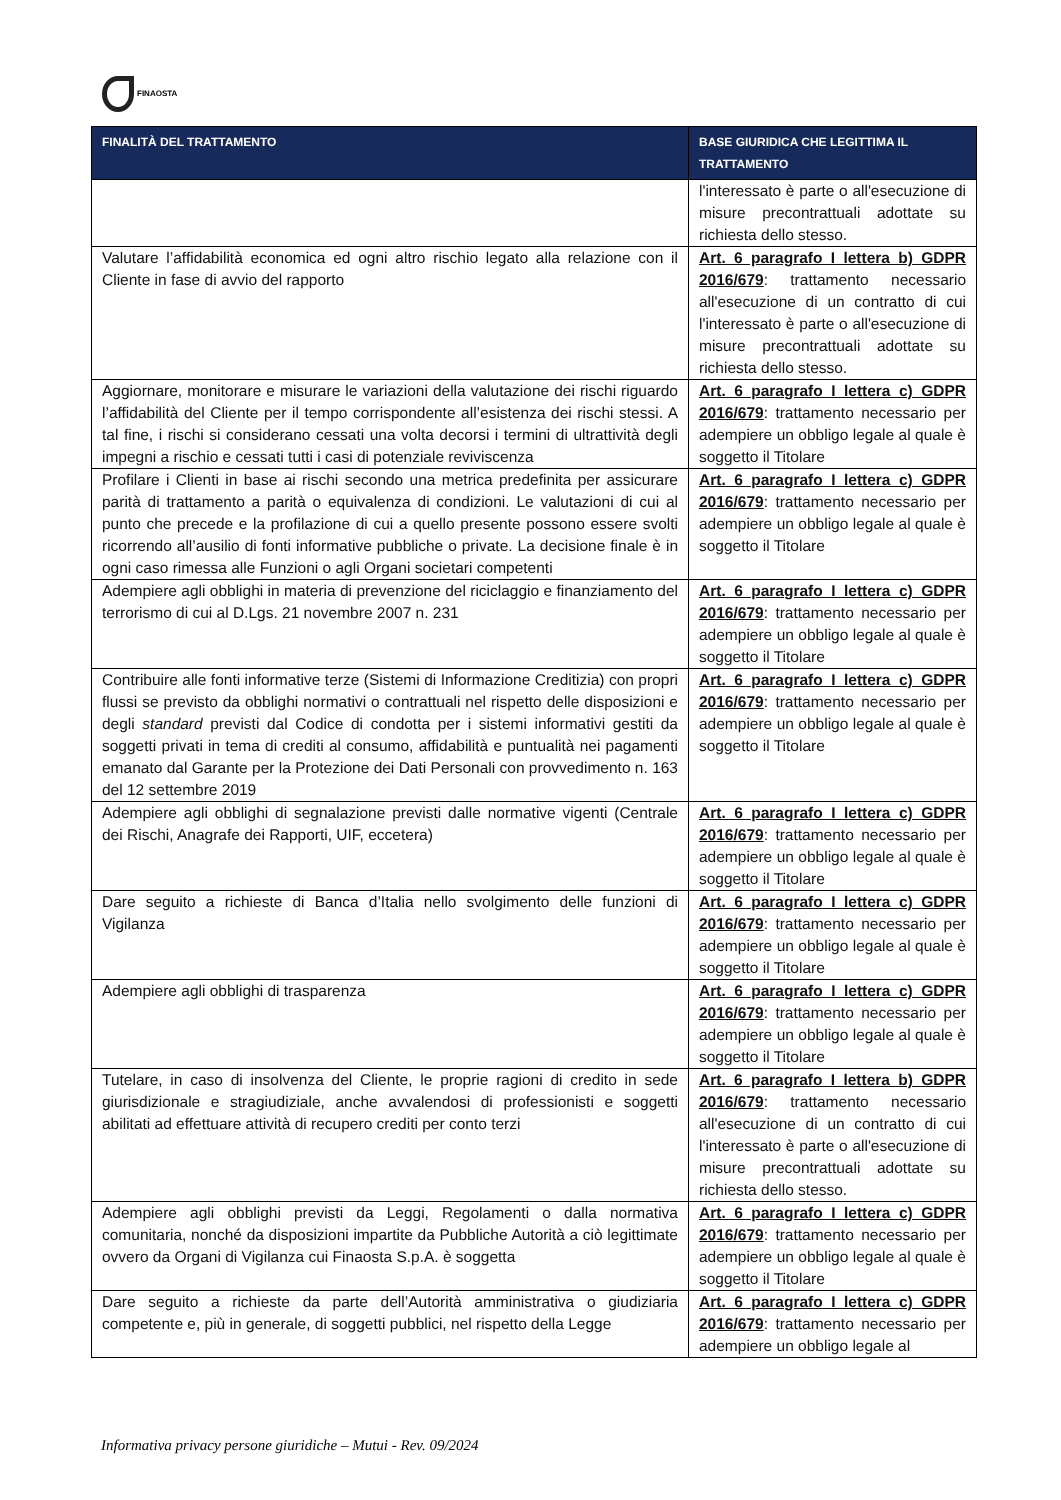FINAOSTA
| FINALITÀ DEL TRATTAMENTO | BASE GIURIDICA CHE LEGITTIMA IL TRATTAMENTO |
| --- | --- |
| | l'interessato è parte o all'esecuzione di misure precontrattuali adottate su richiesta dello stesso. |
| Valutare l’affidabilità economica ed ogni altro rischio legato alla relazione con il Cliente in fase di avvio del rapporto | Art. 6 paragrafo I lettera b) GDPR 2016/679 : trattamento necessario all'esecuzione di un contratto di cui l'interessato è parte o all'esecuzione di misure precontrattuali adottate su richiesta dello stesso. |
| Aggiornare, monitorare e misurare le variazioni della valutazione dei rischi riguardo l’affidabilità del Cliente per il tempo corrispondente all’esistenza dei rischi stessi. A tal fine, i rischi si considerano cessati una volta decorsi i termini di ultrattività degli impegni a rischio e cessati tutti i casi di potenziale reviviscenza | Art. 6 paragrafo I lettera c) GDPR 2016/679 : trattamento necessario per adempiere un obbligo legale al quale è soggetto il Titolare |
| Profilare i Clienti in base ai rischi secondo una metrica predefinita per assicurare parità di trattamento a parità o equivalenza di condizioni. Le valutazioni di cui al punto che precede e la profilazione di cui a quello presente possono essere svolti ricorrendo all’ausilio di fonti informative pubbliche o private. La decisione finale è in ogni caso rimessa alle Funzioni o agli Organi societari competenti | Art. 6 paragrafo I lettera c) GDPR 2016/679 : trattamento necessario per adempiere un obbligo legale al quale è soggetto il Titolare |
| Adempiere agli obblighi in materia di prevenzione del riciclaggio e finanziamento del terrorismo di cui al D.Lgs. 21 novembre 2007 n. 231 | Art. 6 paragrafo I lettera c) GDPR 2016/679 : trattamento necessario per adempiere un obbligo legale al quale è soggetto il Titolare |
| Contribuire alle fonti informative terze (Sistemi di Informazione Creditizia) con propri flussi se previsto da obblighi normativi o contrattuali nel rispetto delle disposizioni e degli standard previsti dal Codice di condotta per i sistemi informativi gestiti da soggetti privati in tema di crediti al consumo, affidabilità e puntualità nei pagamenti emanato dal Garante per la Protezione dei Dati Personali con provvedimento n. 163 del 12 settembre 2019 | Art. 6 paragrafo I lettera c) GDPR 2016/679 : trattamento necessario per adempiere un obbligo legale al quale è soggetto il Titolare |
| Adempiere agli obblighi di segnalazione previsti dalle normative vigenti (Centrale dei Rischi, Anagrafe dei Rapporti, UIF, eccetera) | Art. 6 paragrafo I lettera c) GDPR 2016/679 : trattamento necessario per adempiere un obbligo legale al quale è soggetto il Titolare |
| Dare seguito a richieste di Banca d’Italia nello svolgimento delle funzioni di Vigilanza | Art. 6 paragrafo I lettera c) GDPR 2016/679 : trattamento necessario per adempiere un obbligo legale al quale è soggetto il Titolare |
| Adempiere agli obblighi di trasparenza | Art. 6 paragrafo I lettera c) GDPR 2016/679 : trattamento necessario per adempiere un obbligo legale al quale è soggetto il Titolare |
| Tutelare, in caso di insolvenza del Cliente, le proprie ragioni di credito in sede giurisdizionale e stragiudiziale, anche avvalendosi di professionisti e soggetti abilitati ad effettuare attività di recupero crediti per conto terzi | Art. 6 paragrafo I lettera b) GDPR 2016/679 : trattamento necessario all'esecuzione di un contratto di cui l'interessato è parte o all'esecuzione di misure precontrattuali adottate su richiesta dello stesso. |
| Adempiere agli obblighi previsti da Leggi, Regolamenti o dalla normativa comunitaria, nonché da disposizioni impartite da Pubbliche Autorità a ciò legittimate ovvero da Organi di Vigilanza cui Finaosta S.p.A. è soggetta | Art. 6 paragrafo I lettera c) GDPR 2016/679 : trattamento necessario per adempiere un obbligo legale al quale è soggetto il Titolare |
| Dare seguito a richieste da parte dell’Autorità amministrativa o giudiziaria competente e, più in generale, di soggetti pubblici, nel rispetto della Legge | Art. 6 paragrafo I lettera c) GDPR 2016/679 : trattamento necessario per adempiere un obbligo legale al |
Informativa privacy persone giuridiche – Mutui - Rev. 09/2024